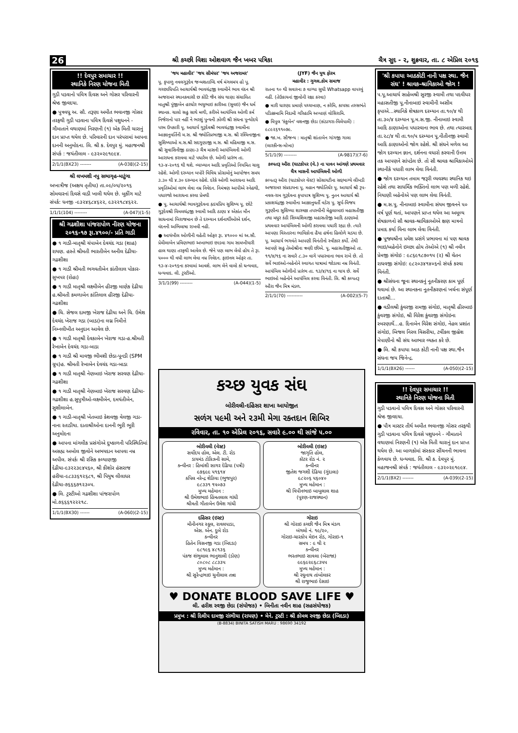26 શ્રી કચ્છી વિશા ઓશવાળ જૈન ખબર પત્રિકા ચૈત્ર સુદ - ૨, શુક્રવાર, તા. ૮ એપ્રિલ ૨૦૧૬
!! દેવપુર સમાચાર !!
સ્થાનિકે નિરણ યોજના મિતી
ગુડી પડવાનો પવિત્ર દિવસ અને ગોસર પરિવારની શ્રેષ્ઠ જીવદયા.
● પુત્રવધૂ અ. સૌ. તરૂણા અમીત ભવાનજી ગોસર તરફથી ગુડી પડવાના પવિત્ર દિવસે પશુધનને - ગૌમાતાને વથાણમાં નિરણની (૧) એક મિતી ચારાનું દાન પ્રાપ્ત થયેલ છે. પરિવારની દાન પરંપરામાં આપના દાનની અનુમોદના. લિ. શ્રી ક. દેવપુર મું. મહાજનશ્રી સંપર્ક : જયંતીલાલ - ૯૩૨૦૨૯૧૯૯૪.
2/1/1(BX23) ------- (A-038)(2-15)
શ્રી લખમશી નપુ સભાગૃહ-માટુંગા
અખાત્રીજ (અક્ષય તૃતીયા) તા.૦૯/૦૫/૨૦૧૬ સોમવારનાં દિવસે વાડી ખાલી થયેલ છે. બુકીંગ માટે સંપર્ક: ધનજી -૯૩૨૪૬૮૪૬૨૨, ૯૩૨૨૧૮૪૬૨૨.
1/1/1(104) -------- (A-047)(1-5)
શ્રી ગઢશીશા પાંજરાપોળ નીરણ યોજના
૨૦૧૬-૧૭ રૂા.૪૧૦૦/- પ્રતિ ગાડી
● ૧ ગાડી-માતૃશ્રી ચંપાબેન દેવચંદ ગડા (શાહ) રાયણ. હસ્તે શ્રીમતી ભારતીબેન અનીલ દેઢીયા-ગઢશીશા
● ૧ ગાડી શ્રીમતી ભગવતીબેન કાંતીલાલ પોકાર-સુખપર (રોહા)
● ૧ ગાડી માતૃશ્રી લક્ષ્મીબેન હીરજી માણેક દેઢીયા હ.શ્રીમતી કમળાબેન કાંતિલાલ હીરજી દેઢીયા-ગઢશીશા
● ચિ. સેજલ દામજી ખેરાજ દેઢીયા અને ચિ. ઉમેશ દેવચંદ ખેરાજ ગડા (બાડા)ના લગ્ન નિમીત્તે નિમ્નલીખીત અનુદાન આવેલ છે.
● ૧ ગાડી માતૃશ્રી દેવકાબેન ખેરાજ ગડા-હ.શ્રીમતી રેખાબેન દેવચંદ ગડા-બાડા
● ૧ ગાડી શ્રી માવજી ભીમશી છેડા-પૂનડી (SPM ગ્રુપ)હ. શ્રીમતી રેખાબેન દેવચંદ ગડા-બાડા
● ૧ ગાડી માતૃશ્રી નેણબાઇ ખેરાજ સરવણ દેઢીયા-ગઢશીશા
● ૧ ગાડી માતૃશ્રી નેણબાઇ ખેરાજ સરવણ દેઢીયા-ગઢશીશા હ.સુપુત્રીઓ-લક્ષ્મીબેન, દમયંતીબેન, સુશીલાબેન.
● ૧ ગાડી-માતૃશ્રી ખેતબાઇ કેશવજી વેલજી ગડા-નાના રતાડીયા. દાતાશ્રીઓના દાનની ભૂરી ભૂરી અનુમોદના
● આપના માંગલીક પ્રસંગોએ દુષ્કાળની પરિસ્થિતિમાં અસહ્ય અબોલ જીવોને અભયદાન આપવા નમ્ર અપીલ. સંપર્કઃ શ્રી રસિક કલ્યાણજી દેઢીયા-૯૩૨૨૩૯૪૫૬૦, શ્રી કીશોર હંસરાજ હરીયા-૯૮૩૩૬૧૨૬૮૧, શ્રી પિયુષ લીલાધર દેઢીયા-૭૬૬૬૭૧૨૩૦૫.
● લિ. ટ્રસ્ટીઓ ગઢશીશા પાંજરાપોળ મો.૭૬૬૬૧૨૨૨૧૮.
1/1/1(BX30) ------ (A-060)(2-15)
'જય મહાવીર' 'જય સીમંધર' 'જય અજરામર'
પૂ. કૃપાળુ નવલગુરૂદેવ જન્મશતાબ્દિ વર્ષ મંગલમય હો પૂ. ગચ્છાધિપતિ આચાર્યશ્રી ભાવચંદ્રજી સ્વામીને ભાવ વંદન શ્રી અજરામર સ્થાનકવાસી છ કોટિ જૈન સંઘ થાણા સંચાલિત માતુશ્રી પુંજીબેન હરધોર ભચુભાઇ કારીઆ (સુવઇ) જૈન ધર્મ સ્થાનક. ચાલો સહુ સાથે મળી, કરીએ આયંબિલ ઓળી કર્મ નિર્જરાનો પાર નહીં ને ભરશું પુન્યની ઝોળી શ્રી સંઘના પુન્યોદયે પરમ ઉપકારી પૂ. આચાર્ય ગુરૂદેવશ્રી ભાવચંદ્રજી સ્વામીના આજ્ઞાનુવર્તિની મ.સ. શ્રી જ્યોતિપ્રભાજી મ.સ. શ્રી રશ્મિનાજીના સુશિષ્યાઓ મ.સ.શ્રી સદગુણાજી મ.સ. શ્રી મહિમાજી મ.સ. શ્રી સુવાસિનીજી ઠાણા-૩ ચૈત્ર માસની આયંબિલની ઓળી આરાધના કરાવવા માટે પધારેલ છે. ઓળી પ્રારંભ તા. ૧૩-૪-૨૦૧૬ થી થશે. વ્યાખ્યાન આદિ પ્રવૃતિઓ નિયમિત ચાલુ રહેશે. ઓળી દરમ્યાન બપોરે વિવિધ પ્રોગ્રામોનું આયોજન સમય ૩.૩૦ થી ૪.૩૦ દરમ્યાન રહેશે. દરેકે ઓળી આરાધના આદિ પ્રવૃતિઓમાં લાભ લેવા નમ્ર નિવેદન. નિમંત્રણ આપીએ સ્નેહથી, પધારજો આરાધના કરવા પ્રેમથી
● પૂ. આચાર્યશ્રી ભાવગુરૂદેવના હૃદયપ્રિય સુશિષ્ય પૂ. છોટે ગુરૂદેવશ્રી વિમલચંદ્રજી સ્વામી આદિ ઠાણા ૪ એકાંત મૌન સાધનામાં બિરાજમાન છે તે દરમ્યાન દર્શનાર્થીઓએ દર્શન, વંદનની અભિલાષા રાખવી નહી.
● આયંબીલ ઓળીની વહેતી ઓફર રૂા. ૪૧૦૦૦ માં અ.સૌ. પ્રેમીલાબેન પ્રવિણભાઇ અખાભાઇ છાડવા ગામ સામખીયારી હાલ થાણા તરફથી આવેલ છે. જેને પણ લાભ લેવો હોય તે રૂા. ૫૦૦૦ થી વધી લાભ લેવા નમ્ર નિવેદન. ફાઇનલ ઓફર તા. ૧૩-૪-૨૦૧૬ના કરવામાં આવશે. લાભ લેને વાલો કો ધન્યવાદ, ધન્યવાદ. લી. ટ્રસ્ટીઓ.
3/1/1(99) -------- (A-044)(1-5)
(JYF) જૈન યુથ ફોરમ
મહાવીર : ગુગલ.કોમ સમાજ
રાતના ૧૦ થી સવારના ૭ વાગ્યા સુધી Whatsapp વાપરવું નહીં. (તેઉકાયનાં જીવોની રક્ષા કરવા)
● મારી ધારણા પ્રમાણે પચ્ચખાણ, ન કરેમિ, કાયસા તસ્સભંતે પડિક્કમામિ નિંદામી ગરિહામિ અપ્પાણં વોસિરામિ.
● વિપુલ 'કંકુબેન' વશનજી છેડા (કાંડાગરા-વિલેપાર્લે) : ૯૮૯૨૬૧૧૦૭૯.
● જા.ખ. સૌજન્ય : માતૃશ્રી શાંતાબેન ગાંગજી ગાલા (લારકીન્સ-મોખા)
5/1/1(9) -------- (A-9817)(7-6)
કલ્પતરૂ ઔરા (ઘાટકોપર (વે.) ના પાવન આંગણે પ્રથમવાર ચૈત્ર માસની આયંબિલની ઓળી
કલ્પતરૂ ઔરા (ઘાટકોપર વેસ્ટ) સોસાયટીના સદ્દભાગ્યે લીંબડી અજરામર સંપ્રદાયના પૂ. મહાન જ્યોતિર્ધર પૂ. આચાર્ય શ્રી રૂપ-નવલ-રામ ગુરૂદેવના કૃપાપાત્ર સુશિષ્ય પૂ. નુતન આચાર્ય શ્રી પ્રકાશચંદ્રજી સ્વામીના આજ્ઞાનુવર્તી વડેરા પૂ. સૂર્ય-વિજય ગુરૂણીના સુશિષ્યા શાસ્ત્રજ્ઞ તપસ્વીની મેહુલાબાઇ મહાસતીજી તથા મધુર કંઠી સિધ્ધશિલાજી મહાસતીજી આદિ ઠાણાઓ પ્રથમવાર આયંબિલની ઓળી કરાવવા પધારી રહ્યા છે. ત્યારે આપણા વિસ્તારના ભાવિકોના હૈયા હર્ષના હિલોળે ચડયા છે. પૂ. આચાર્ય ભગવંતે આપણી વિનંતીનો સ્વીકાર કર્યો. તેથી આપણે સહુ તેઓશ્રીના ઋણી છીએ. પૂ. મહાસતીજીઓ તા. ૧૧/૪/૧૬ ના સવારે ૮.૩૦ વાગે પધારવાના ભાવ રાખે છે. તો સર્વે ભાઇઓ-બહેનોને સ્વાગત યાત્રામાં જોડાવા નમ્ર વિનંતી. આયંબિલ ઓળીનો પ્રારંભ તા. ૧૩/૪/૧૬ ના થાય છે. સર્વે ભાઇઓ બહેનોને આયંબિલ કરવા વિનંતી. લિ. શ્રી કલ્પતરૂ ઔરા જૈન મિત્ર મંડળ.
2/1/1(70) ---------- (A-002)(5-7)
કચ્છ યુવક સંઘ
બોરીવલી-દહિંસર શાખા આયોજીત
સળંગ ૫૯મી અને ૨૩મી મેગા રક્તદાન શિબિર
રવિવાર, તા. ૧૦ એપ્રિલ ૨૦૧૬, સવારે ૯.૦૦ થી સાંજે ૫.૦૦
બોરીવલી (વેસ્ટ)
સર્વોદય હોલ, એલ. ટી. રોડ
ડાયમંડ ટોકિઝની સામે,
કન્વીનર : હિમાંશી સાગર દેઢિયા (પત્રી)
૯૭૬૯૯ ૫૧૬૧૪
કપિલ નરેન્દ્ર શેઠિયા (ભુજપુર)
૯૮૩૩૧ ૧૫૦૭૩
મુખ્ય મહેમાન :
શ્રી ઉમેશભાઇ હિંમતલાલ ગાંધી
શ્રીમતી ગીતાબેન ઉમેશ ગાંધી
બોરીવલી (ઇસ્ટ)
જાગૃતિ હોલ,
કૉટર રોડ નં. ૨
કન્વીનર
જીતેશ જગશી દેઢિયા (ગુંદાલા)
૯૮૨૦૬ ૫૬૦૪૦
મુખ્ય મહેમાન :
શ્રી વિપીનભાઇ બાબુલાલ શાહ
(પૂરણ-રાજસ્થાન)
દહિંસર (ઇસ્ટ)
મીનીનગર સ્કૂલ, રાવલપાડા,
એસ. એન. દુબે રોડ
કન્વીનર
હિતેન વિસનજી ગડા (બિદડા)
૯૮૧૯૬ ૪૮૧૩૬
પંકજ શંભુલાલ ભાનુશાલી (ડોણ)
૮૦૮૦૮ ૮૮૩૩૫
મુખ્ય મહેમાન :
શ્રી સુરેન્દ્રભાઇ ચુનીલાલ તન્ના
ગોરાઇ
શ્રી ગોરાઇ કચ્છી જૈન મિત્ર મંડળ
બંગલો નં. ૧૯/૨૦,
ગોરાઇ-ચારકોપ મેઇન રોડ, ગોરાઇ-૧
સમય : ૯ થી ૨
કન્વીનર
ભરતભાઇ સાવલા (બેરાજા)
૯૯૬૯૨૯૬૮૩૫૫
મુખ્ય મહેમાન :
શ્રી રઘુનાથ તાંબોલકર
શ્રી રાજુભાઇ દેસાઇ
♥ DONATE BLOOD SAVE LIFE ♥
લી. હરીશ રવજી છેડા (સંયોજક) • બિનીતા નવીન શાહ (સહસંયોજક)
પ્રમુખ : શ્રી દિલીપ દામજી રાંભીયા (રાયણ) • મેને. ટ્રસ્ટી : શ્રી કોમલ રવજી છેડા (બિદડા)
(B-8834) BINITA SATISH MARU : 98690 34192
'શ્રી કપાયા આઠકોટી નાની પક્ષ સ્થા. જૈન સંઘ' ! શ્રાવક-શ્રાવિકાઓ જોગ !
પ.પૂ.આચાર્ય સાહેબશ્રી સુરજી સ્વામી તથા પદવીધર મહાસતીજી પૂ.નીનાબાઇ સ્વામીની અસીમ કૃપાએ...સ્થાનિકે શેષકાળ દરમ્યાન તા.૧૦/૪ થી તા.૩૦/૪ દરમ્યાન પૂ.મ.સ.જી. નીનાબાઇ સ્વામી આદિ ઠાણાઓના પધારવાના ભાવ છે. તથા ત્યારબાદ તા.૨૮/૪ થી તા.૧૦/૫ દરમ્યાન પૂ.નીતીનજી સ્વામી આદિ ઠાણાઓનો જોગ રહેશે. શ્રી સંઘને મળેલ આ જોગ દરમ્યાન જ્ઞાન, દર્શનના વધારો કરવાની ઉત્તમ તક આપણને સાંપડેલ છે. તો સૌ શ્રાવક શ્રાવિકાઓએ સ્થાનીકે પધારી લાભ લેવા વિનંતી.
● જોગ દરમ્યાન તમામ જરૂરી વ્યવસ્થા સ્થાનિક થઇ રહેશે તથા સાધર્મિક ભક્તિનો લાભ પણ મળી રહેશે. નિયાણી બહેનોએ પણ લાભ લેવા વિનંતી.
● મ.સ.પૂ. નીનાબાઇ સ્વામીના સંયમ જીવનને ૫૦ વર્ષ પૂર્ણ થતાં, આપણને પ્રાપ્ત થયેલ આ અમૂલ્ય શેષકાળનો સૌ શ્રાવક-શ્રાવિકાઓએ ક્ષણ માત્રનો પ્રમાદ કર્યા વિના લાભ લેવા વિનંતી.
● પૂજ્યશ્રીના પ્રવેશ પ્રસંગે પ્રભાવના માં પણ શ્રાવક ભાઇ/બહેનોને ઇચ્છા હોય તેઓએ (૧) શ્રી નવીન પ્રેમજી સંગોઇ : ૯૮૬૯૧૮૭૦૧૫ (૨) શ્રી ચેતન રાઘવજી સંગોઇ: ૯૮૨૦૩૪૧૪૦૬નો સંપર્ક કરવા વિનંતી.
● શ્રીસંઘના જૂના સ્થાનકનું નૂતનીકરણ કામ પૂર્ણ થવામાં છે. આ સ્થાનકના નૂતનીકરણનાં ખર્ચના સંપૂર્ણ દાતાશ્રી...
● વડીલશ્રી કુંવરજી રામજી સંગોઇ, માતૃશ્રી હીરબાઇ કુંવરજી સંગોઇ, શ્રી વિરેશ કુંવરજી સંગોઇના સ્મરણાર્થે...હ. દિનાબેન વિરેશ સંગોઇ, નેહલ પ્રશાંત સંગોઇ, બિજલ નિરલ વિસરીયા, ટવીંકલ જીગ્નેશ મેપાણીનો શ્રી સંઘ આભાર વ્યક્ત કરે છે.
● લિ. શ્રી કપાયા આઠ કોટી નાની પક્ષ સ્થા.જૈન સંઘના જય જિનેન્દ્ર.
1/1/1(BX26) ------ (A-050)(2-15)
!! દેવપુર સમાચાર !!
સ્થાનિકે નિરણ યોજના મિતી
ગુડી પડવાનો પવિત્ર દિવસ અને ગોસર પરિવારની શ્રેષ્ઠ જીવદયા.
● પૌત્ર માસ્ટર તીર્થ અમીત ભવાનજી ગોસર તરફથી ગુડી પડવાના પવિત્ર દિવસે પશુધનને - ગૌમાતાને વથાણમાં નિરણની (૧) એક મિતી ચારાનું દાન પ્રાપ્ત થયેલ છે. આ બાળકોમાં સંસ્કાર સીંચનની ભાવના કેળવાય છે. ધન્યવાદ. લિ. શ્રી ક. દેવપુર મું. મહાજનશ્રી સંપર્ક : જયંતીલાલ - ૯૩૨૦૨૯૧૯૯૪.
2/1/1(BX2) ------- (A-039)(2-15)